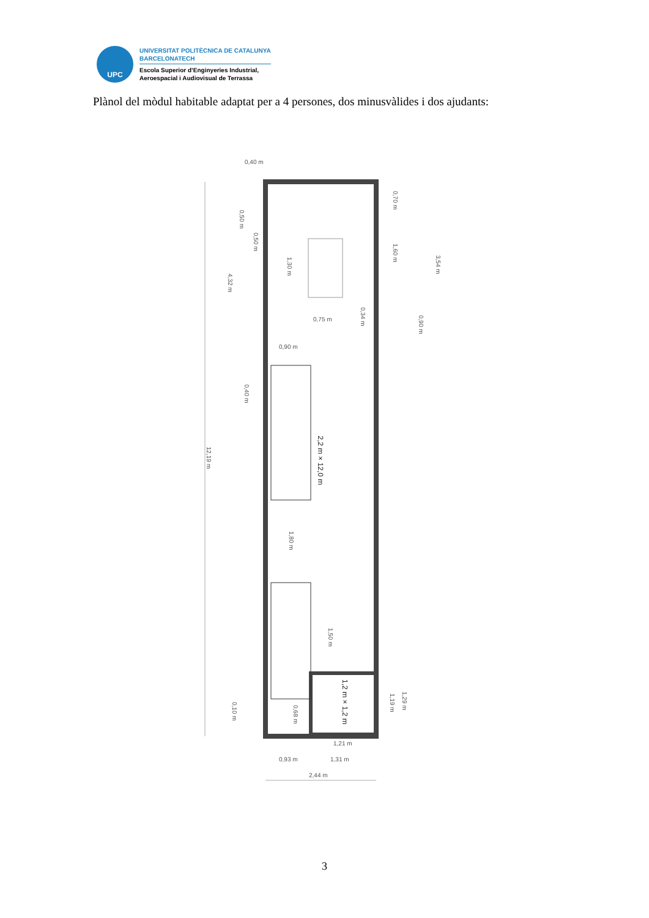UPC
UNIVERSITAT POLITÈCNICA DE CATALUNYA
BARCELONATECH
Escola Superior d’Enginyeries Industrial,
Aeroespacial i Audiovisual de Terrassa
Plànol del mòdul habitable adaptat per a 4 persones, dos minusvàlides i dos ajudants:
0,40 m
0,75 m
0,90 m
0,93 m
1,31 m
1,21 m
2,44 m
2,2 m × 12,0 m
1,2 m × 1,2 m
12,19 m
4,32 m
0,50 m
0,50 m
1,30 m
0,70 m
1,60 m
3,54 m
0,34 m
0,90 m
0,40 m
1,80 m
1,50 m
0,10 m
0,68 m
1,19 m
1,29 m
3